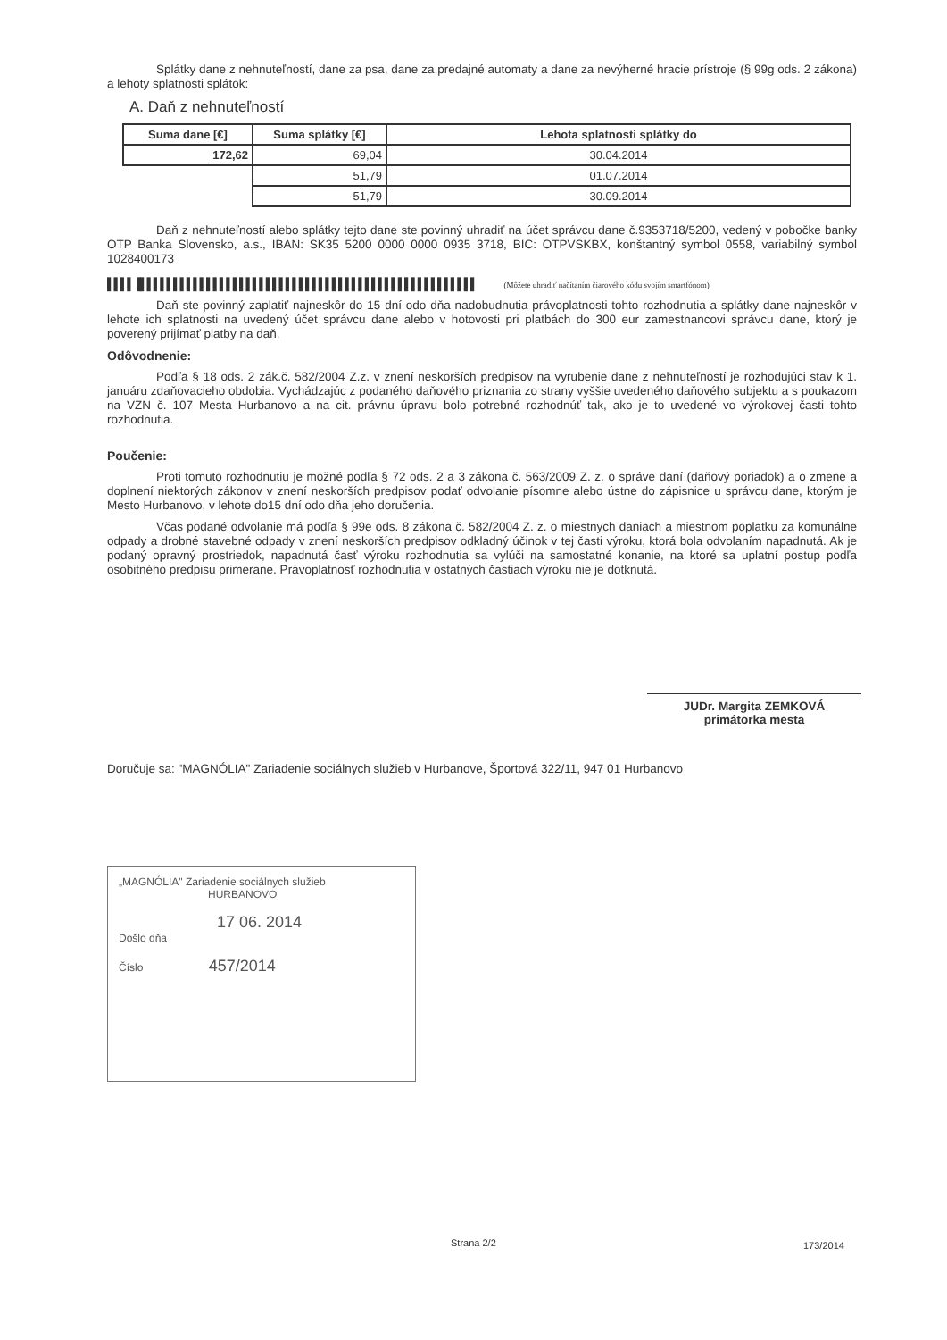Splátky dane z nehnuteľností, dane za psa, dane za predajné automaty a dane za nevýherné hracie prístroje (§ 99g ods. 2 zákona) a lehoty splatnosti splátok:
A. Daň z nehnuteľností
| Suma dane [€] | Suma splátky [€] | Lehota splatnosti splátky do |
| --- | --- | --- |
| 172,62 | 69,04 | 30.04.2014 |
| | 51,79 | 01.07.2014 |
| | 51,79 | 30.09.2014 |
Daň z nehnuteľností alebo splátky tejto dane ste povinný uhradiť na účet správcu dane č.9353718/5200, vedený v pobočke banky OTP Banka Slovensko, a.s., IBAN: SK35 5200 0000 0000 0935 3718, BIC: OTPVSKBX, konštantný symbol 0558, variabilný symbol 1028400173
▌▌▌▌▐▌▌▌▌▌▌▌▌▌▌▌▌▌▌▌▌▌▌▌▌▌▌▌▌▌▌▌▌▌▌▌▌▌▌▌▌▌▌▌▌▌▌▌▌▌▌▌▌▌▌▌ (Môžete uhradiť načítaním čiarového kódu svojím smartfónom)
Daň ste povinný zaplatiť najneskôr do 15 dní odo dňa nadobudnutia právoplatnosti tohto rozhodnutia a splátky dane najneskôr v lehote ich splatnosti na uvedený účet správcu dane alebo v hotovosti pri platbách do 300 eur zamestnancovi správcu dane, ktorý je poverený prijímať platby na daň.
Odôvodnenie:
Podľa § 18 ods. 2 zák.č. 582/2004 Z.z. v znení neskorších predpisov na vyrubenie dane z nehnuteľností je rozhodujúci stav k 1. januáru zdaňovacieho obdobia. Vychádzajúc z podaného daňového priznania zo strany vyššie uvedeného daňového subjektu a s poukazom na VZN č. 107 Mesta Hurbanovo a na cit. právnu úpravu bolo potrebné rozhodnúť tak, ako je to uvedené vo výrokovej časti tohto rozhodnutia.
Poučenie:
Proti tomuto rozhodnutiu je možné podľa § 72 ods. 2 a 3 zákona č. 563/2009 Z. z. o správe daní (daňový poriadok) a o zmene a doplnení niektorých zákonov v znení neskorších predpisov podať odvolanie písomne alebo ústne do zápisnice u správcu dane, ktorým je Mesto Hurbanovo, v lehote do15 dní odo dňa jeho doručenia.
Včas podané odvolanie má podľa § 99e ods. 8 zákona č. 582/2004 Z. z. o miestnych daniach a miestnom poplatku za komunálne odpady a drobné stavebné odpady v znení neskorších predpisov odkladný účinok v tej časti výroku, ktorá bola odvolaním napadnutá. Ak je podaný opravný prostriedok, napadnutá časť výroku rozhodnutia sa vylúči na samostatné konanie, na ktoré sa uplatní postup podľa osobitného predpisu primerane. Právoplatnosť rozhodnutia v ostatných častiach výroku nie je dotknutá.
JUDr. Margita ZEMKOVÁ
primátorka mesta
Doručuje sa: "MAGNÓLIA" Zariadenie sociálnych služieb v Hurbanove, Športová 322/11, 947 01 Hurbanovo
„MAGNÓLIA" Zariadenie sociálnych služieb
HURBANOVO
17 06. 2014
Došlo dňa
Číslo 457/2014
Strana 2/2 173/2014